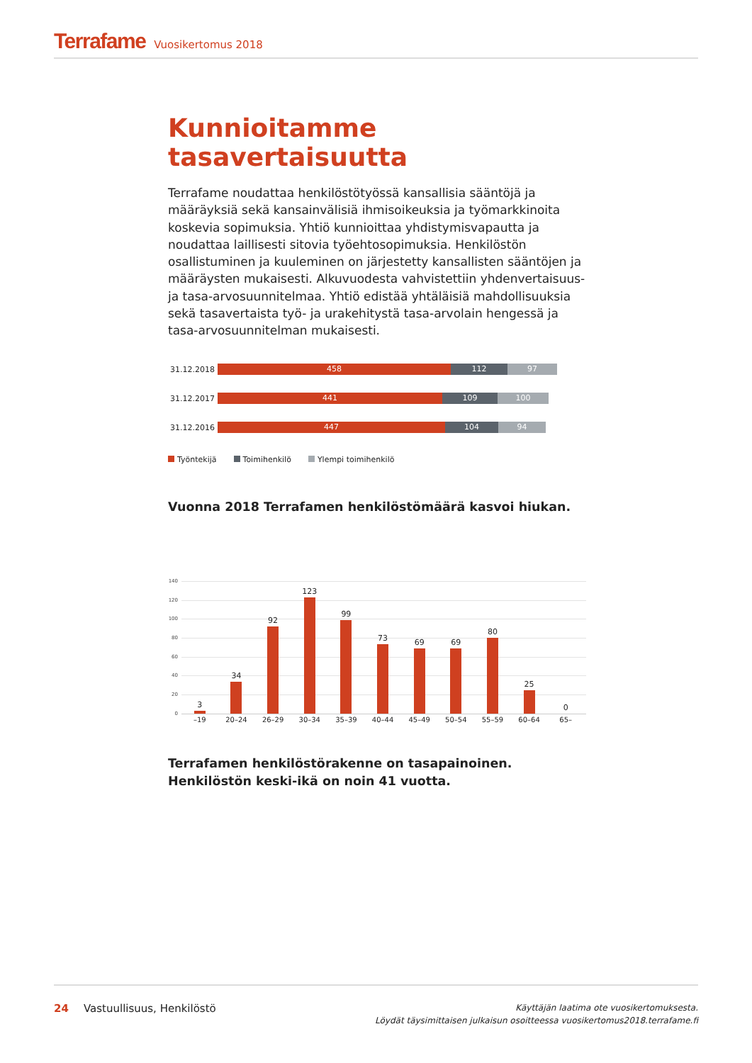Terrafame Vuosikertomus 2018
Kunnioitamme tasavertaisuutta
Terrafame noudattaa henkilöstötyössä kansallisia sääntöjä ja määräyksiä sekä kansainvälisiä ihmisoikeuksia ja työmarkkinoita koskevia sopimuksia. Yhtiö kunnioittaa yhdistymisvapautta ja noudattaa laillisesti sitovia työehtosopimuksia. Henkilöstön osallistuminen ja kuuleminen on järjestetty kansallisten sääntöjen ja määräysten mukaisesti. Alkuvuodesta vahvistettiin yhdenvertaisuus- ja tasa-arvosuunnitelmaa. Yhtiö edistää yhtäläisiä mahdollisuuksia sekä tasavertaista työ- ja urakehitystä tasa-arvolain hengessä ja tasa-arvosuunnitelman mukaisesti.
31.12.2018
458 112 97
31.12.2017
441 109 100
31.12.2016
447 104 94
Työntekijä Toimihenkilö Ylempi toimihenkilö
Vuonna 2018 Terrafamen henkilöstömäärä kasvoi hiukan.
140
120
100
80
60
40
20
0
3
34
92
123
99
73
69
69
80
25
0
–19 20–24 26–29 30–34 35–39 40–44 45–49 50–54 55–59 60–64 65–
Terrafamen henkilöstörakenne on tasapainoinen. Henkilöstön keski-ikä on noin 41 vuotta.
24 Vastuullisuus, Henkilöstö
Käyttäjän laatima ote vuosikertomuksesta.
Löydät täysimittaisen julkaisun osoitteessa vuosikertomus2018.terrafame.fi